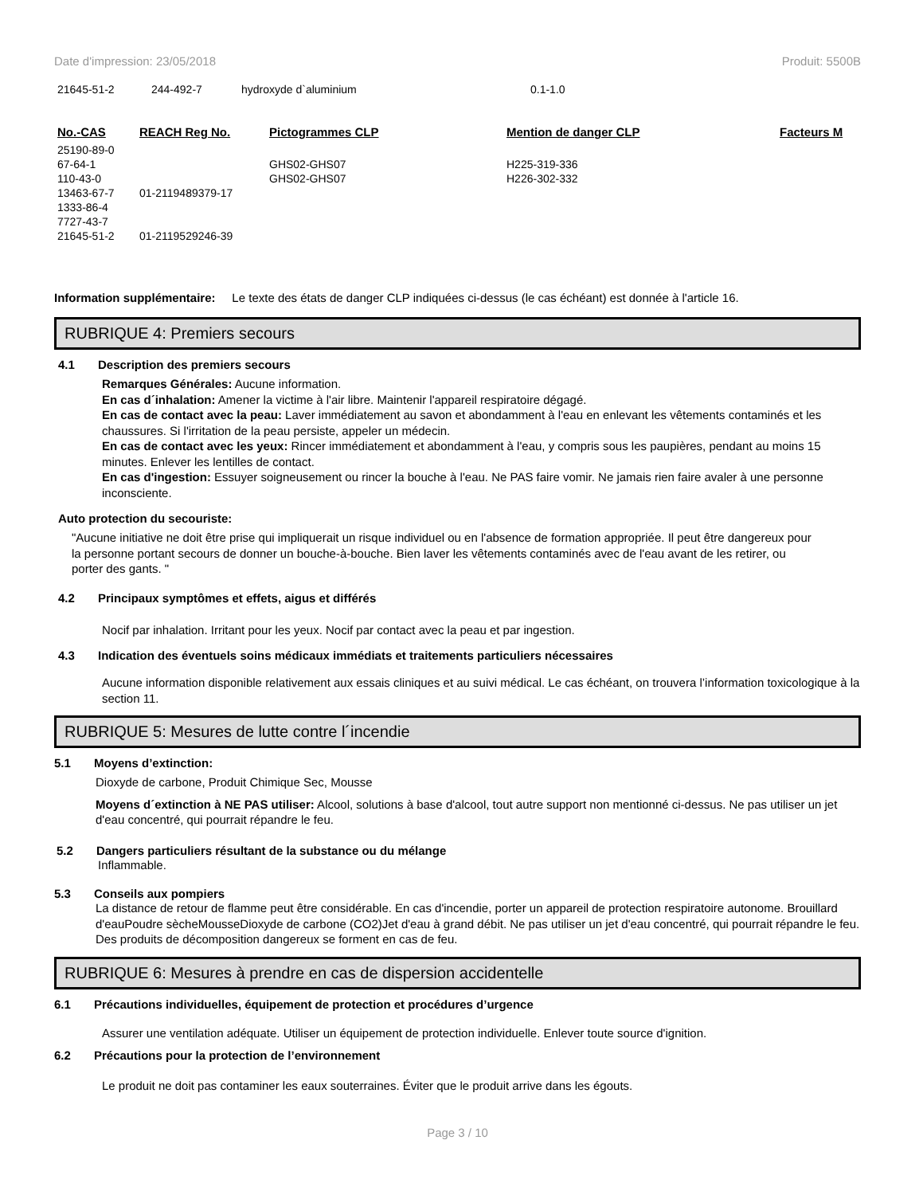Date d'impression: 23/05/2018 Produit: 5500B
| 21645-51-2 | 244-492-7 | hydroxyde d`aluminium | 0.1-1.0 |
| No.-CAS | REACH Reg No. | Pictogrammes CLP | Mention de danger CLP | Facteurs M |
| --- | --- | --- | --- | --- |
| 25190-89-0 | | | | |
| 67-64-1 | | GHS02-GHS07 | H225-319-336 | |
| 110-43-0 | | GHS02-GHS07 | H226-302-332 | |
| 13463-67-7 | 01-2119489379-17 | | | |
| 1333-86-4 | | | | |
| 7727-43-7 | | | | |
| 21645-51-2 | 01-2119529246-39 | | | |
Information supplémentaire: Le texte des états de danger CLP indiquées ci-dessus (le cas échéant) est donnée à l'article 16.
RUBRIQUE 4: Premiers secours
4.1 Description des premiers secours
Remarques Générales: Aucune information.
En cas d´inhalation: Amener la victime à l'air libre. Maintenir l'appareil respiratoire dégagé.
En cas de contact avec la peau: Laver immédiatement au savon et abondamment à l'eau en enlevant les vêtements contaminés et les chaussures. Si l'irritation de la peau persiste, appeler un médecin.
En cas de contact avec les yeux: Rincer immédiatement et abondamment à l'eau, y compris sous les paupières, pendant au moins 15 minutes. Enlever les lentilles de contact.
En cas d'ingestion: Essuyer soigneusement ou rincer la bouche à l'eau. Ne PAS faire vomir. Ne jamais rien faire avaler à une personne inconsciente.
Auto protection du secouriste:
"Aucune initiative ne doit être prise qui impliquerait un risque individuel ou en l'absence de formation appropriée. Il peut être dangereux pour la personne portant secours de donner un bouche-à-bouche. Bien laver les vêtements contaminés avec de l'eau avant de les retirer, ou porter des gants. "
4.2 Principaux symptômes et effets, aigus et différés
Nocif par inhalation. Irritant pour les yeux. Nocif par contact avec la peau et par ingestion.
4.3 Indication des éventuels soins médicaux immédiats et traitements particuliers nécessaires
Aucune information disponible relativement aux essais cliniques et au suivi médical. Le cas échéant, on trouvera l’information toxicologique à la section 11.
RUBRIQUE 5: Mesures de lutte contre l´incendie
5.1 Moyens d’extinction:
Dioxyde de carbone, Produit Chimique Sec, Mousse
Moyens d´extinction à NE PAS utiliser: Alcool, solutions à base d'alcool, tout autre support non mentionné ci-dessus. Ne pas utiliser un jet d'eau concentré, qui pourrait répandre le feu.
5.2 Dangers particuliers résultant de la substance ou du mélange
Inflammable.
5.3 Conseils aux pompiers
La distance de retour de flamme peut être considérable. En cas d'incendie, porter un appareil de protection respiratoire autonome. Brouillard d'eauPoudre sècheMousseDioxyde de carbone (CO2)Jet d'eau à grand débit. Ne pas utiliser un jet d'eau concentré, qui pourrait répandre le feu. Des produits de décomposition dangereux se forment en cas de feu.
RUBRIQUE 6: Mesures à prendre en cas de dispersion accidentelle
6.1 Précautions individuelles, équipement de protection et procédures d’urgence
Assurer une ventilation adéquate. Utiliser un équipement de protection individuelle. Enlever toute source d'ignition.
6.2 Précautions pour la protection de l’environnement
Le produit ne doit pas contaminer les eaux souterraines. Éviter que le produit arrive dans les égouts.
Page 3 / 10